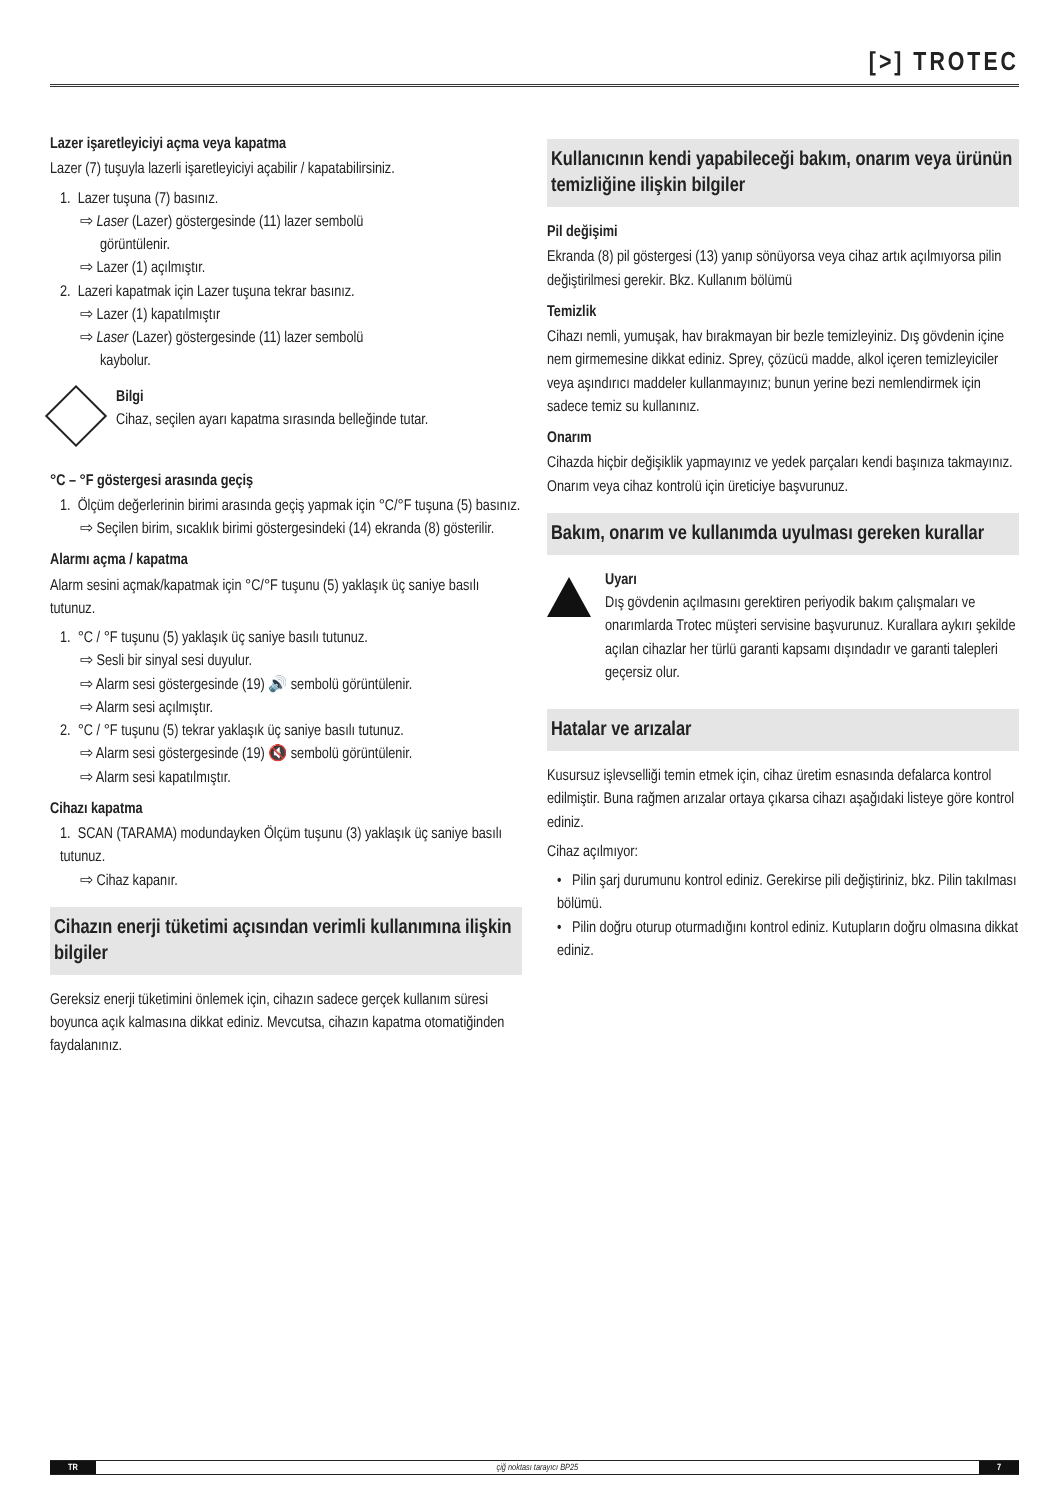[>] TROTEC
Lazer işaretleyiciyi açma veya kapatma
Lazer (7) tuşuyla lazerli işaretleyiciyi açabilir / kapatabilirsiniz.
1. Lazer tuşuna (7) basınız.
⇨ Laser (Lazer) göstergesinde (11) lazer sembolü
görüntülenir.
⇨ Lazer (1) açılmıştır.
2. Lazeri kapatmak için Lazer tuşuna tekrar basınız.
⇨ Lazer (1) kapatılmıştır
⇨ Laser (Lazer) göstergesinde (11) lazer sembolü
kaybolur.
Bilgi
Cihaz, seçilen ayarı kapatma sırasında belleğinde tutar.
°C – °F göstergesi arasında geçiş
1. Ölçüm değerlerinin birimi arasında geçiş yapmak için °C/°F tuşuna (5) basınız.
⇨ Seçilen birim, sıcaklık birimi göstergesindeki (14) ekranda (8) gösterilir.
Alarmı açma / kapatma
Alarm sesini açmak/kapatmak için °C/°F tuşunu (5) yaklaşık üç saniye basılı tutunuz.
1. °C / °F tuşunu (5) yaklaşık üç saniye basılı tutunuz.
⇨ Sesli bir sinyal sesi duyulur.
⇨ Alarm sesi göstergesinde (19) 🔊 sembolü görüntülenir.
⇨ Alarm sesi açılmıştır.
2. °C / °F tuşunu (5) tekrar yaklaşık üç saniye basılı tutunuz.
⇨ Alarm sesi göstergesinde (19) 🔇 sembolü görüntülenir.
⇨ Alarm sesi kapatılmıştır.
Cihazı kapatma
1. SCAN (TARAMA) modundayken Ölçüm tuşunu (3) yaklaşık üç saniye basılı tutunuz.
⇨ Cihaz kapanır.
Cihazın enerji tüketimi açısından verimli kullanımına ilişkin bilgiler
Gereksiz enerji tüketimini önlemek için, cihazın sadece gerçek kullanım süresi boyunca açık kalmasına dikkat ediniz. Mevcutsa, cihazın kapatma otomatiğinden faydalanınız.
Kullanıcının kendi yapabileceği bakım, onarım veya ürünün temizliğine ilişkin bilgiler
Pil değişimi
Ekranda (8) pil göstergesi (13) yanıp sönüyorsa veya cihaz artık açılmıyorsa pilin değiştirilmesi gerekir. Bkz. Kullanım bölümü
Temizlik
Cihazı nemli, yumuşak, hav bırakmayan bir bezle temizleyiniz. Dış gövdenin içine nem girmemesine dikkat ediniz. Sprey, çözücü madde, alkol içeren temizleyiciler veya aşındırıcı maddeler kullanmayınız; bunun yerine bezi nemlendirmek için sadece temiz su kullanınız.
Onarım
Cihazda hiçbir değişiklik yapmayınız ve yedek parçaları kendi başınıza takmayınız. Onarım veya cihaz kontrolü için üreticiye başvurunuz.
Bakım, onarım ve kullanımda uyulması gereken kurallar
Uyarı
Dış gövdenin açılmasını gerektiren periyodik bakım çalışmaları ve onarımlarda Trotec müşteri servisine başvurunuz. Kurallara aykırı şekilde açılan cihazlar her türlü garanti kapsamı dışındadır ve garanti talepleri geçersiz olur.
Hatalar ve arızalar
Kusursuz işlevselliği temin etmek için, cihaz üretim esnasında defalarca kontrol edilmiştir. Buna rağmen arızalar ortaya çıkarsa cihazı aşağıdaki listeye göre kontrol ediniz.
Cihaz açılmıyor:
• Pilin şarj durumunu kontrol ediniz. Gerekirse pili değiştiriniz, bkz. Pilin takılması bölümü.
• Pilin doğru oturup oturmadığını kontrol ediniz. Kutupların doğru olmasına dikkat ediniz.
TR çiğ noktası tarayıcı BP25 7